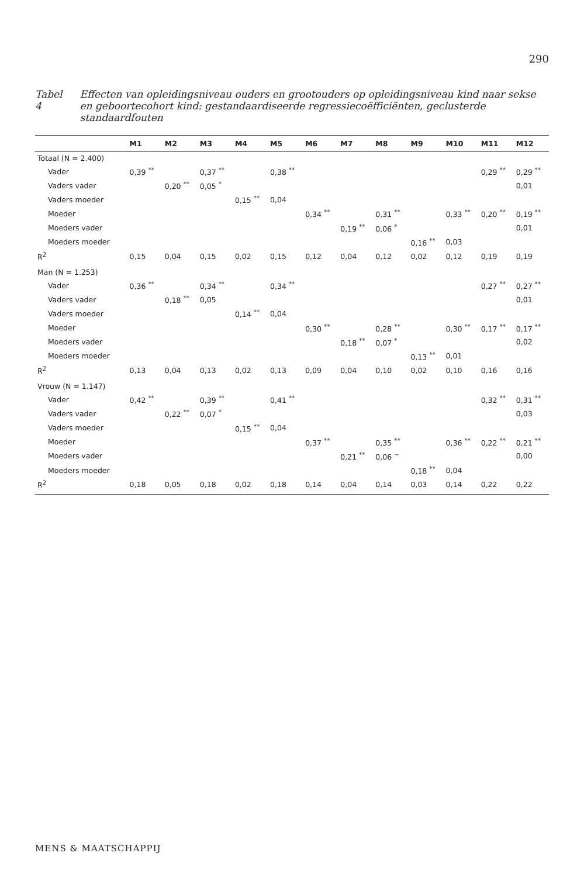290
Tabel 4 Effecten van opleidingsniveau ouders en grootouders op opleidingsniveau kind naar sekse en geboortecohort kind: gestandaardiseerde regressiecoëfficiënten, geclusterde standaardfouten
| | M1 | M2 | M3 | M4 | M5 | M6 | M7 | M8 | M9 | M10 | M11 | M12 |
| --- | --- | --- | --- | --- | --- | --- | --- | --- | --- | --- | --- | --- |
| Totaal (N = 2.400) | | | | | | | | | | | | |
| Vader | 0,39 <sup>**</sup> | | 0,37 <sup>**</sup> | | 0,38 <sup>**</sup> | | | | | | 0,29 <sup>**</sup> | 0,29 <sup>**</sup> |
| Vaders vader | | 0,20 <sup>**</sup> | 0,05 <sup>*</sup> | | | | | | | | | 0,01 |
| Vaders moeder | | | | 0,15 <sup>**</sup> | 0,04 | | | | | | | |
| Moeder | | | | | | 0,34 <sup>**</sup> | | 0,31 <sup>**</sup> | | 0,33 <sup>**</sup> | 0,20 <sup>**</sup> | 0,19 <sup>**</sup> |
| Moeders vader | | | | | | | 0,19 <sup>**</sup> | 0,06 <sup>*</sup> | | | | 0,01 |
| Moeders moeder | | | | | | | | | 0,16 <sup>**</sup> | 0,03 | | |
| R<sup>2</sup> | 0,15 | 0,04 | 0,15 | 0,02 | 0,15 | 0,12 | 0,04 | 0,12 | 0,02 | 0,12 | 0,19 | 0,19 |
| Man (N = 1.253) | | | | | | | | | | | | |
| Vader | 0,36 <sup>**</sup> | | 0,34 <sup>**</sup> | | 0,34 <sup>**</sup> | | | | | | 0,27 <sup>**</sup> | 0,27 <sup>**</sup> |
| Vaders vader | | 0,18 <sup>**</sup> | 0,05 | | | | | | | | | 0,01 |
| Vaders moeder | | | | 0,14 <sup>**</sup> | 0,04 | | | | | | | |
| Moeder | | | | | | 0,30 <sup>**</sup> | | 0,28 <sup>**</sup> | | 0,30 <sup>**</sup> | 0,17 <sup>**</sup> | 0,17 <sup>**</sup> |
| Moeders vader | | | | | | | 0,18 <sup>**</sup> | 0,07 <sup>*</sup> | | | | 0,02 |
| Moeders moeder | | | | | | | | | 0,13 <sup>**</sup> | 0,01 | | |
| R<sup>2</sup> | 0,13 | 0,04 | 0,13 | 0,02 | 0,13 | 0,09 | 0,04 | 0,10 | 0,02 | 0,10 | 0,16 | 0,16 |
| Vrouw (N = 1.147) | | | | | | | | | | | | |
| Vader | 0,42 <sup>**</sup> | | 0,39 <sup>**</sup> | | 0,41 <sup>**</sup> | | | | | | 0,32 <sup>**</sup> | 0,31 <sup>**</sup> |
| Vaders vader | | 0,22 <sup>**</sup> | 0,07 <sup>*</sup> | | | | | | | | | 0,03 |
| Vaders moeder | | | | 0,15 <sup>**</sup> | 0,04 | | | | | | | |
| Moeder | | | | | | 0,37 <sup>**</sup> | | 0,35 <sup>**</sup> | | 0,36 <sup>**</sup> | 0,22 <sup>**</sup> | 0,21 <sup>**</sup> |
| Moeders vader | | | | | | | 0,21 <sup>**</sup> | 0,06 <sup>~</sup> | | | | 0,00 |
| Moeders moeder | | | | | | | | | 0,18 <sup>**</sup> | 0,04 | | |
| R<sup>2</sup> | 0,18 | 0,05 | 0,18 | 0,02 | 0,18 | 0,14 | 0,04 | 0,14 | 0,03 | 0,14 | 0,22 | 0,22 |
MENS & MAATSCHAPPIJ